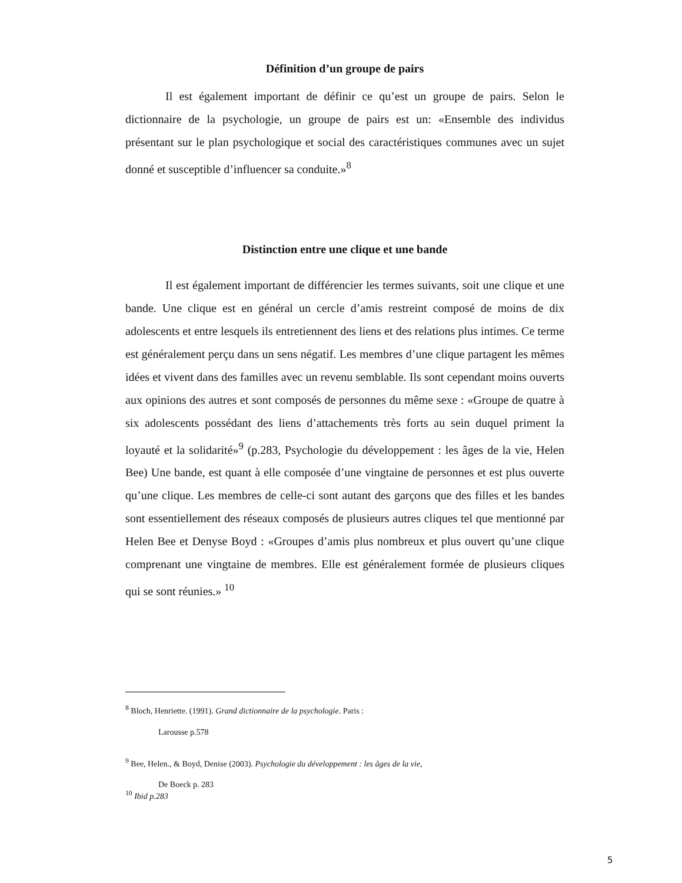Définition d’un groupe de pairs
Il est également important de définir ce qu’est un groupe de pairs. Selon le dictionnaire de la psychologie, un groupe de pairs est un: «Ensemble des individus présentant sur le plan psychologique et social des caractéristiques communes avec un sujet donné et susceptible d’influencer sa conduite.»<sup>8</sup>
Distinction entre une clique et une bande
Il est également important de différencier les termes suivants, soit une clique et une bande. Une clique est en général un cercle d’amis restreint composé de moins de dix adolescents et entre lesquels ils entretiennent des liens et des relations plus intimes. Ce terme est généralement perçu dans un sens négatif. Les membres d’une clique partagent les mêmes idées et vivent dans des familles avec un revenu semblable. Ils sont cependant moins ouverts aux opinions des autres et sont composés de personnes du même sexe : «Groupe de quatre à six adolescents possédant des liens d’attachements très forts au sein duquel priment la loyauté et la solidarité»<sup>9</sup> (p.283, Psychologie du développement : les âges de la vie, Helen Bee) Une bande, est quant à elle composée d’une vingtaine de personnes et est plus ouverte qu’une clique. Les membres de celle-ci sont autant des garçons que des filles et les bandes sont essentiellement des réseaux composés de plusieurs autres cliques tel que mentionné par Helen Bee et Denyse Boyd : «Groupes d’amis plus nombreux et plus ouvert qu’une clique comprenant une vingtaine de membres. Elle est généralement formée de plusieurs cliques qui se sont réunies.» <sup>10</sup>
<sup>8</sup> Bloch, Henriette. (1991). Grand dictionnaire de la psychologie. Paris :
Larousse p.578
<sup>9</sup> Bee, Helen., & Boyd, Denise (2003). Psychologie du développement : les âges de la vie,
De Boeck p. 283
<sup>10</sup> Ibid p.283
5